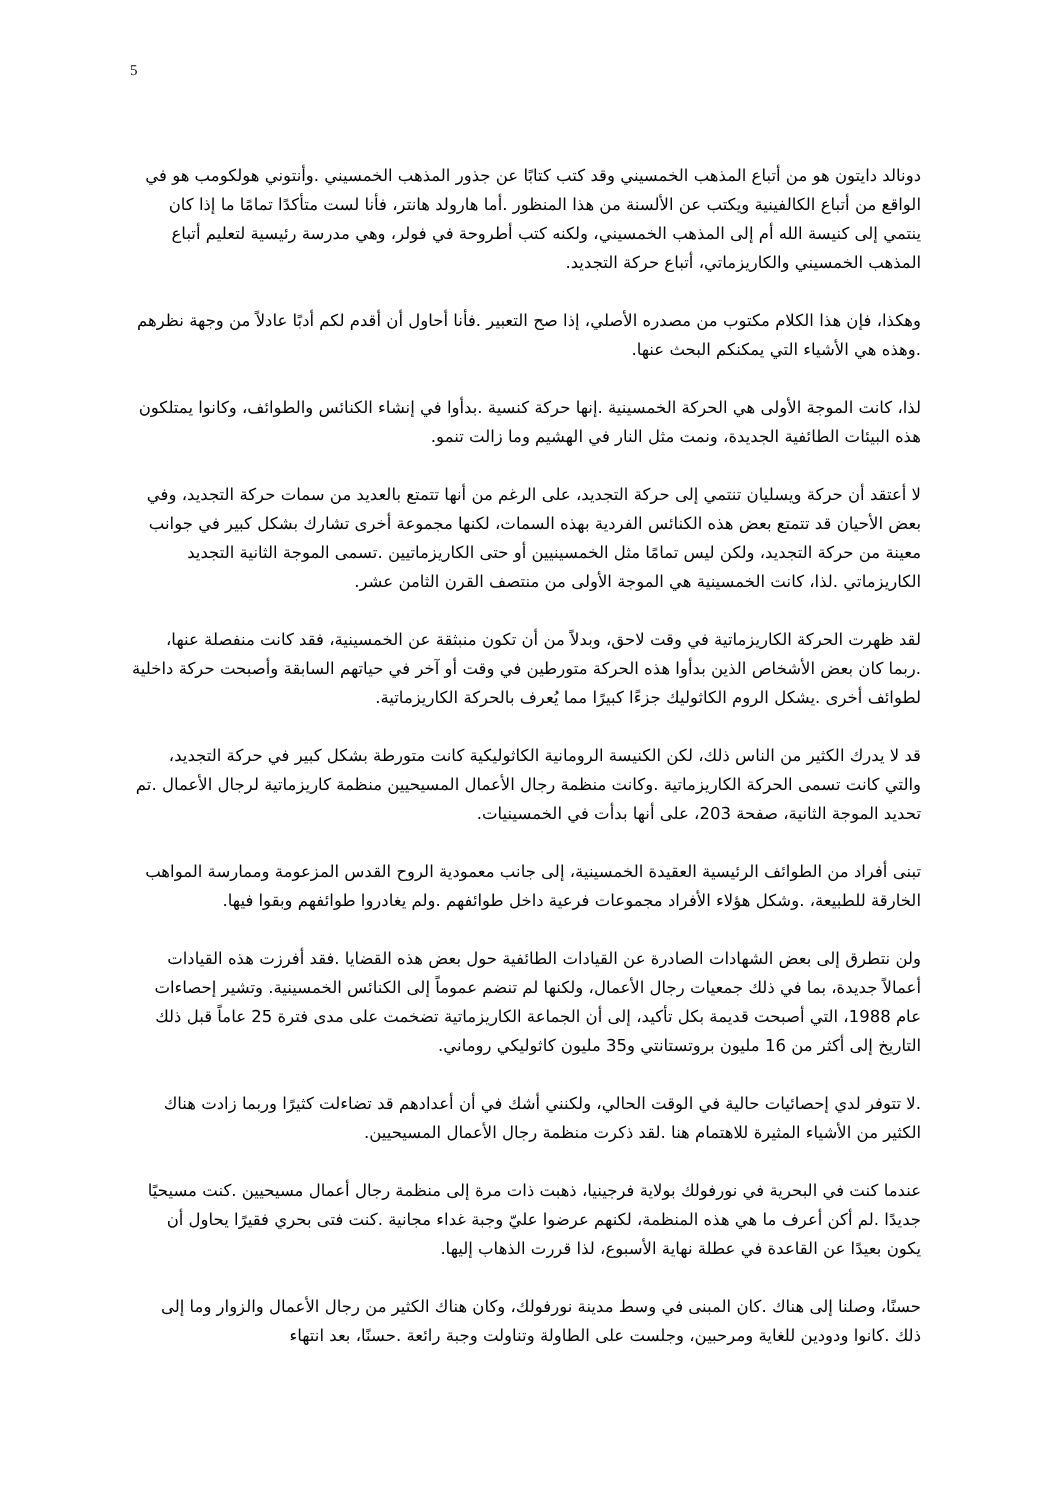5
دونالد دايتون هو من أتباع المذهب الخمسيني وقد كتب كتابًا عن جذور المذهب الخمسيني .وأنتوني هولكومب هو في الواقع من أتباع الكالفينية ويكتب عن الألسنة من هذا المنظور .أما هارولد هانتر، فأنا لست متأكدًا تمامًا ما إذا كان ينتمي إلى كنيسة الله أم إلى المذهب الخمسيني، ولكنه كتب أطروحة في فولر، وهي مدرسة رئيسية لتعليم أتباع المذهب الخمسيني والكاريزماتي، أتباع حركة التجديد.
وهكذا، فإن هذا الكلام مكتوب من مصدره الأصلي، إذا صح التعبير .فأنا أحاول أن أقدم لكم أدبًا عادلاً من وجهة نظرهم .وهذه هي الأشياء التي يمكنكم البحث عنها.
لذا، كانت الموجة الأولى هي الحركة الخمسينية .إنها حركة كنسية .بدأوا في إنشاء الكنائس والطوائف، وكانوا يمتلكون هذه البيئات الطائفية الجديدة، ونمت مثل النار في الهشيم وما زالت تنمو.
لا أعتقد أن حركة ويسليان تنتمي إلى حركة التجديد، على الرغم من أنها تتمتع بالعديد من سمات حركة التجديد، وفي بعض الأحيان قد تتمتع بعض هذه الكنائس الفردية بهذه السمات، لكنها مجموعة أخرى تشارك بشكل كبير في جوانب معينة من حركة التجديد، ولكن ليس تمامًا مثل الخمسينيين أو حتى الكاريزماتيين .تسمى الموجة الثانية التجديد الكاريزماتي .لذا، كانت الخمسينية هي الموجة الأولى من منتصف القرن الثامن عشر.
لقد ظهرت الحركة الكاريزماتية في وقت لاحق، وبدلاً من أن تكون منبثقة عن الخمسينية، فقد كانت منفصلة عنها، .ربما كان بعض الأشخاص الذين بدأوا هذه الحركة متورطين في وقت أو آخر في حياتهم السابقة وأصبحت حركة داخلية لطوائف أخرى .يشكل الروم الكاثوليك جزءًا كبيرًا مما يُعرف بالحركة الكاريزماتية.
قد لا يدرك الكثير من الناس ذلك، لكن الكنيسة الرومانية الكاثوليكية كانت متورطة بشكل كبير في حركة التجديد، والتي كانت تسمى الحركة الكاريزماتية .وكانت منظمة رجال الأعمال المسيحيين منظمة كاريزماتية لرجال الأعمال .تم تحديد الموجة الثانية، صفحة 203، على أنها بدأت في الخمسينيات.
تبنى أفراد من الطوائف الرئيسية العقيدة الخمسينية، إلى جانب معمودية الروح القدس المزعومة وممارسة المواهب الخارقة للطبيعة، .وشكل هؤلاء الأفراد مجموعات فرعية داخل طوائفهم .ولم يغادروا طوائفهم وبقوا فيها.
ولن نتطرق إلى بعض الشهادات الصادرة عن القيادات الطائفية حول بعض هذه القضايا .فقد أفرزت هذه القيادات أعمالاً جديدة، بما في ذلك جمعيات رجال الأعمال، ولكنها لم تنضم عموماً إلى الكنائس الخمسينية. وتشير إحصاءات عام 1988، التي أصبحت قديمة بكل تأكيد، إلى أن الجماعة الكاريزماتية تضخمت على مدى فترة 25 عاماً قبل ذلك التاريخ إلى أكثر من 16 مليون بروتستانتي و35 مليون كاثوليكي روماني.
.لا تتوفر لدي إحصائيات حالية في الوقت الحالي، ولكنني أشك في أن أعدادهم قد تضاءلت كثيرًا وربما زادت هناك الكثير من الأشياء المثيرة للاهتمام هنا .لقد ذكرت منظمة رجال الأعمال المسيحيين.
عندما كنت في البحرية في نورفولك بولاية فرجينيا، ذهبت ذات مرة إلى منظمة رجال أعمال مسيحيين .كنت مسيحيًا جديدًا .لم أكن أعرف ما هي هذه المنظمة، لكنهم عرضوا عليّ وجبة غداء مجانية .كنت فتى بحري فقيرًا يحاول أن يكون بعيدًا عن القاعدة في عطلة نهاية الأسبوع، لذا قررت الذهاب إليها.
حسنًا، وصلنا إلى هناك .كان المبنى في وسط مدينة نورفولك، وكان هناك الكثير من رجال الأعمال والزوار وما إلى ذلك .كانوا ودودين للغاية ومرحبين، وجلست على الطاولة وتناولت وجبة رائعة .حسنًا، بعد انتهاء